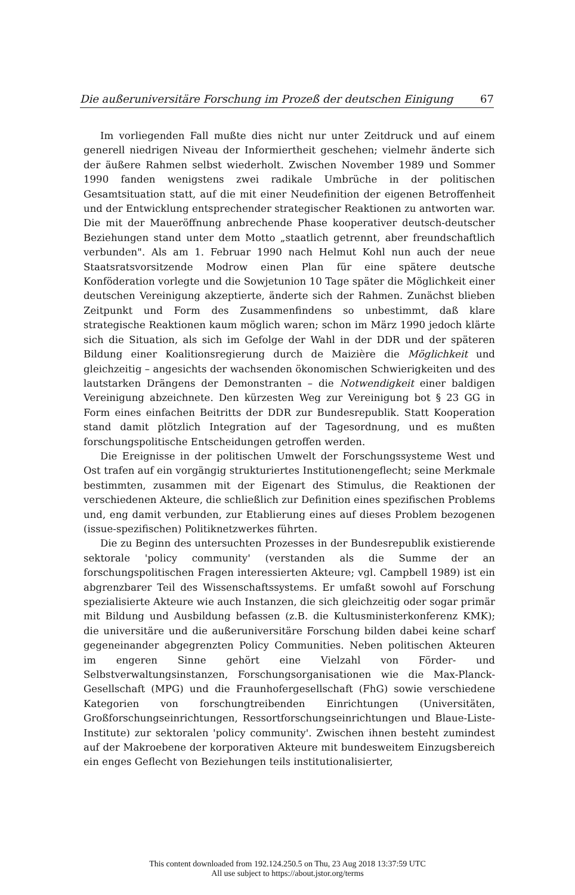Die außeruniversitäre Forschung im Prozeß der deutschen Einigung 67
Im vorliegenden Fall mußte dies nicht nur unter Zeitdruck und auf einem generell niedrigen Niveau der Informiertheit geschehen; vielmehr änderte sich der äußere Rahmen selbst wiederholt. Zwischen November 1989 und Sommer 1990 fanden wenigstens zwei radikale Umbrüche in der politischen Gesamtsituation statt, auf die mit einer Neudefinition der eigenen Betroffenheit und der Entwicklung entsprechender strategischer Reaktionen zu antworten war. Die mit der Maueröffnung anbrechende Phase kooperativer deutsch-deutscher Beziehungen stand unter dem Motto „staatlich getrennt, aber freundschaftlich verbunden". Als am 1. Februar 1990 nach Helmut Kohl nun auch der neue Staatsratsvorsitzende Modrow einen Plan für eine spätere deutsche Konföderation vorlegte und die Sowjetunion 10 Tage später die Möglichkeit einer deutschen Vereinigung akzeptierte, änderte sich der Rahmen. Zunächst blieben Zeitpunkt und Form des Zusammenfindens so unbestimmt, daß klare strategische Reaktionen kaum möglich waren; schon im März 1990 jedoch klärte sich die Situation, als sich im Gefolge der Wahl in der DDR und der späteren Bildung einer Koalitionsregierung durch de Maizière die Möglichkeit und gleichzeitig – angesichts der wachsenden ökonomischen Schwierigkeiten und des lautstarken Drängens der Demonstranten – die Notwendigkeit einer baldigen Vereinigung abzeichnete. Den kürzesten Weg zur Vereinigung bot § 23 GG in Form eines einfachen Beitritts der DDR zur Bundesrepublik. Statt Kooperation stand damit plötzlich Integration auf der Tagesordnung, und es mußten forschungspolitische Entscheidungen getroffen werden.
Die Ereignisse in der politischen Umwelt der Forschungssysteme West und Ost trafen auf ein vorgängig strukturiertes Institutionengeflecht; seine Merkmale bestimmten, zusammen mit der Eigenart des Stimulus, die Reaktionen der verschiedenen Akteure, die schließlich zur Definition eines spezifischen Problems und, eng damit verbunden, zur Etablierung eines auf dieses Problem bezogenen (issue-spezifischen) Politiknetzwerkes führten.
Die zu Beginn des untersuchten Prozesses in der Bundesrepublik existierende sektorale 'policy community' (verstanden als die Summe der an forschungspolitischen Fragen interessierten Akteure; vgl. Campbell 1989) ist ein abgrenzbarer Teil des Wissenschaftssystems. Er umfaßt sowohl auf Forschung spezialisierte Akteure wie auch Instanzen, die sich gleichzeitig oder sogar primär mit Bildung und Ausbildung befassen (z.B. die Kultusministerkonferenz KMK); die universitäre und die außeruniversitäre Forschung bilden dabei keine scharf gegeneinander abgegrenzten Policy Communities. Neben politischen Akteuren im engeren Sinne gehört eine Vielzahl von Förder- und Selbstverwaltungsinstanzen, Forschungsorganisationen wie die Max-Planck-Gesellschaft (MPG) und die Fraunhofergesellschaft (FhG) sowie verschiedene Kategorien von forschungtreibenden Einrichtungen (Universitäten, Großforschungseinrichtungen, Ressortforschungseinrichtungen und Blaue-Liste-Institute) zur sektoralen 'policy community'. Zwischen ihnen besteht zumindest auf der Makroebene der korporativen Akteure mit bundesweitem Einzugsbereich ein enges Geflecht von Beziehungen teils institutionalisierter,
This content downloaded from 192.124.250.5 on Thu, 23 Aug 2018 13:37:59 UTC
All use subject to https://about.jstor.org/terms